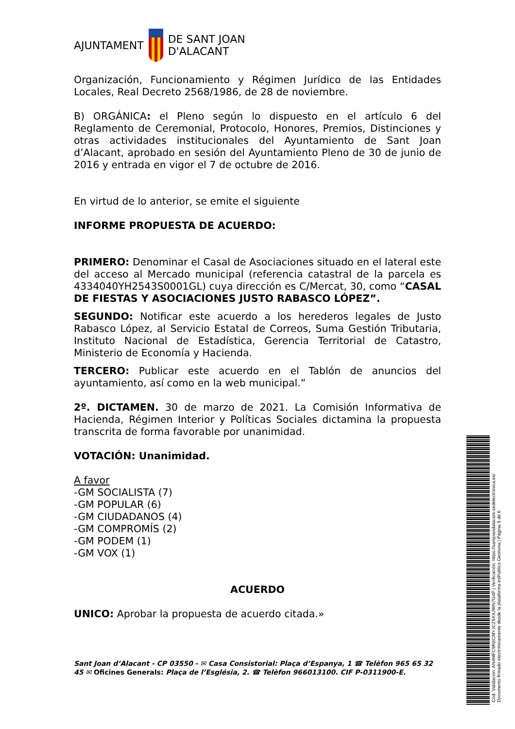AJUNTAMENT
DE SANT JOAN
D'ALACANT
Organización, Funcionamiento y Régimen Jurídico de las Entidades Locales, Real Decreto 2568/1986, de 28 de noviembre.
B) ORGÁNICA: el Pleno según lo dispuesto en el artículo 6 del Reglamento de Ceremonial, Protocolo, Honores, Premios, Distinciones y otras actividades institucionales del Ayuntamiento de Sant Joan d’Alacant, aprobado en sesión del Ayuntamiento Pleno de 30 de junio de 2016 y entrada en vigor el 7 de octubre de 2016.
En virtud de lo anterior, se emite el siguiente
INFORME PROPUESTA DE ACUERDO:
PRIMERO: Denominar el Casal de Asociaciones situado en el lateral este del acceso al Mercado municipal (referencia catastral de la parcela es 4334040YH2543S0001GL) cuya dirección es C/Mercat, 30, como “CASAL DE FIESTAS Y ASOCIACIONES JUSTO RABASCO LÓPEZ”.
SEGUNDO: Notificar este acuerdo a los herederos legales de Justo Rabasco López, al Servicio Estatal de Correos, Suma Gestión Tributaria, Instituto Nacional de Estadística, Gerencia Territorial de Catastro, Ministerio de Economía y Hacienda.
TERCERO: Publicar este acuerdo en el Tablón de anuncios del ayuntamiento, así como en la web municipal.”
2º. DICTAMEN. 30 de marzo de 2021. La Comisión Informativa de Hacienda, Régimen Interior y Políticas Sociales dictamina la propuesta transcrita de forma favorable por unanimidad.
VOTACIÓN: Unanimidad.
A favor
-GM SOCIALISTA (7)
-GM POPULAR (6)
-GM CIUDADANOS (4)
-GM COMPROMÍS (2)
-GM PODEM (1)
-GM VOX (1)
ACUERDO
UNICO: Aprobar la propuesta de acuerdo citada.»
Sant Joan d’Alacant - CP 03550 - ✉ Casa Consistorial: Plaça d’Espanya, 1 ☎ Telèfon 965 65 32 45 ✉ Oficines Generals: Plaça de l’Església, 2. ☎ Telèfon 966013100. CIF P-0311900-E.
Cód. Validación: AN4MFC9RACMYJCZ9XXJWN7G4P | Verificación: https://santjoandalacant.sedelectronica.es/
Documento firmado electrónicamente desde la plataforma esPublico Gestiona | Página 5 de 6